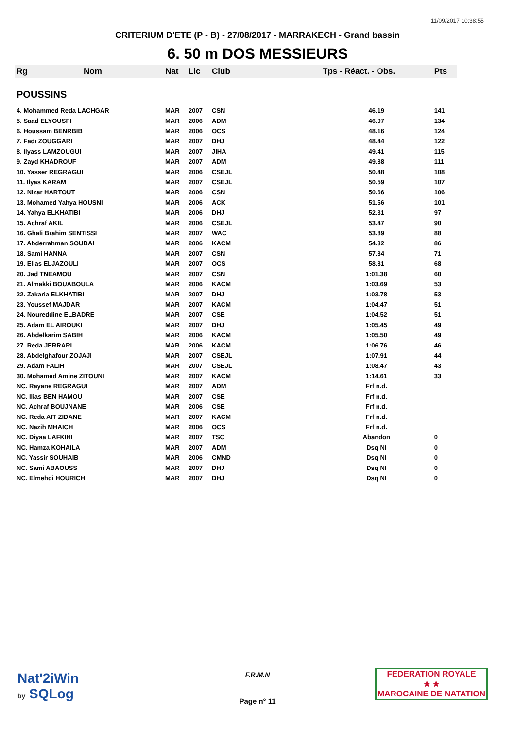11/09/2017 10:38:55
CRITERIUM D'ETE (P - B) - 27/08/2017 - MARRAKECH - Grand bassin
6. 50 m DOS MESSIEURS
| Rg | Nom | Nat | Lic | Club | Tps - Réact. - Obs. | Pts |
| --- | --- | --- | --- | --- | --- | --- |
| POUSSINS | | | | | | |
| 4. Mohammed Reda LACHGAR | | MAR | 2007 | CSN | 46.19 | 141 |
| 5. Saad ELYOUSFI | | MAR | 2006 | ADM | 46.97 | 134 |
| 6. Houssam BENRBIB | | MAR | 2006 | OCS | 48.16 | 124 |
| 7. Fadi ZOUGGARI | | MAR | 2007 | DHJ | 48.44 | 122 |
| 8. Ilyass LAMZOUGUI | | MAR | 2007 | JIHA | 49.41 | 115 |
| 9. Zayd KHADROUF | | MAR | 2007 | ADM | 49.88 | 111 |
| 10. Yasser REGRAGUI | | MAR | 2006 | CSEJL | 50.48 | 108 |
| 11. Ilyas KARAM | | MAR | 2007 | CSEJL | 50.59 | 107 |
| 12. Nizar HARTOUT | | MAR | 2006 | CSN | 50.66 | 106 |
| 13. Mohamed Yahya HOUSNI | | MAR | 2006 | ACK | 51.56 | 101 |
| 14. Yahya ELKHATIBI | | MAR | 2006 | DHJ | 52.31 | 97 |
| 15. Achraf AKIL | | MAR | 2006 | CSEJL | 53.47 | 90 |
| 16. Ghali Brahim SENTISSI | | MAR | 2007 | WAC | 53.89 | 88 |
| 17. Abderrahman SOUBAI | | MAR | 2006 | KACM | 54.32 | 86 |
| 18. Sami HANNA | | MAR | 2007 | CSN | 57.84 | 71 |
| 19. Elias ELJAZOULI | | MAR | 2007 | OCS | 58.81 | 68 |
| 20. Jad TNEAMOU | | MAR | 2007 | CSN | 1:01.38 | 60 |
| 21. Almakki BOUABOULA | | MAR | 2006 | KACM | 1:03.69 | 53 |
| 22. Zakaria ELKHATIBI | | MAR | 2007 | DHJ | 1:03.78 | 53 |
| 23. Youssef MAJDAR | | MAR | 2007 | KACM | 1:04.47 | 51 |
| 24. Noureddine ELBADRE | | MAR | 2007 | CSE | 1:04.52 | 51 |
| 25. Adam EL AIROUKI | | MAR | 2007 | DHJ | 1:05.45 | 49 |
| 26. Abdelkarim SABIH | | MAR | 2006 | KACM | 1:05.50 | 49 |
| 27. Reda JERRARI | | MAR | 2006 | KACM | 1:06.76 | 46 |
| 28. Abdelghafour ZOJAJI | | MAR | 2007 | CSEJL | 1:07.91 | 44 |
| 29. Adam FALIH | | MAR | 2007 | CSEJL | 1:08.47 | 43 |
| 30. Mohamed Amine ZITOUNI | | MAR | 2007 | KACM | 1:14.61 | 33 |
| NC. Rayane REGRAGUI | | MAR | 2007 | ADM | Frf n.d. | |
| NC. Ilias BEN HAMOU | | MAR | 2007 | CSE | Frf n.d. | |
| NC. Achraf BOUJNANE | | MAR | 2006 | CSE | Frf n.d. | |
| NC. Reda AIT ZIDANE | | MAR | 2007 | KACM | Frf n.d. | |
| NC. Nazih MHAICH | | MAR | 2006 | OCS | Frf n.d. | |
| NC. Diyaa LAFKIHI | | MAR | 2007 | TSC | Abandon | 0 |
| NC. Hamza KOHAILA | | MAR | 2007 | ADM | Dsq NI | 0 |
| NC. Yassir SOUHAIB | | MAR | 2006 | CMND | Dsq NI | 0 |
| NC. Sami ABAOUSS | | MAR | 2007 | DHJ | Dsq NI | 0 |
| NC. Elmehdi HOURICH | | MAR | 2007 | DHJ | Dsq NI | 0 |
Nat'2iWin
by SQLog
F.R.M.N
Page n° 11
FEDERATION ROYALE
★ ★
MAROCAINE DE NATATION